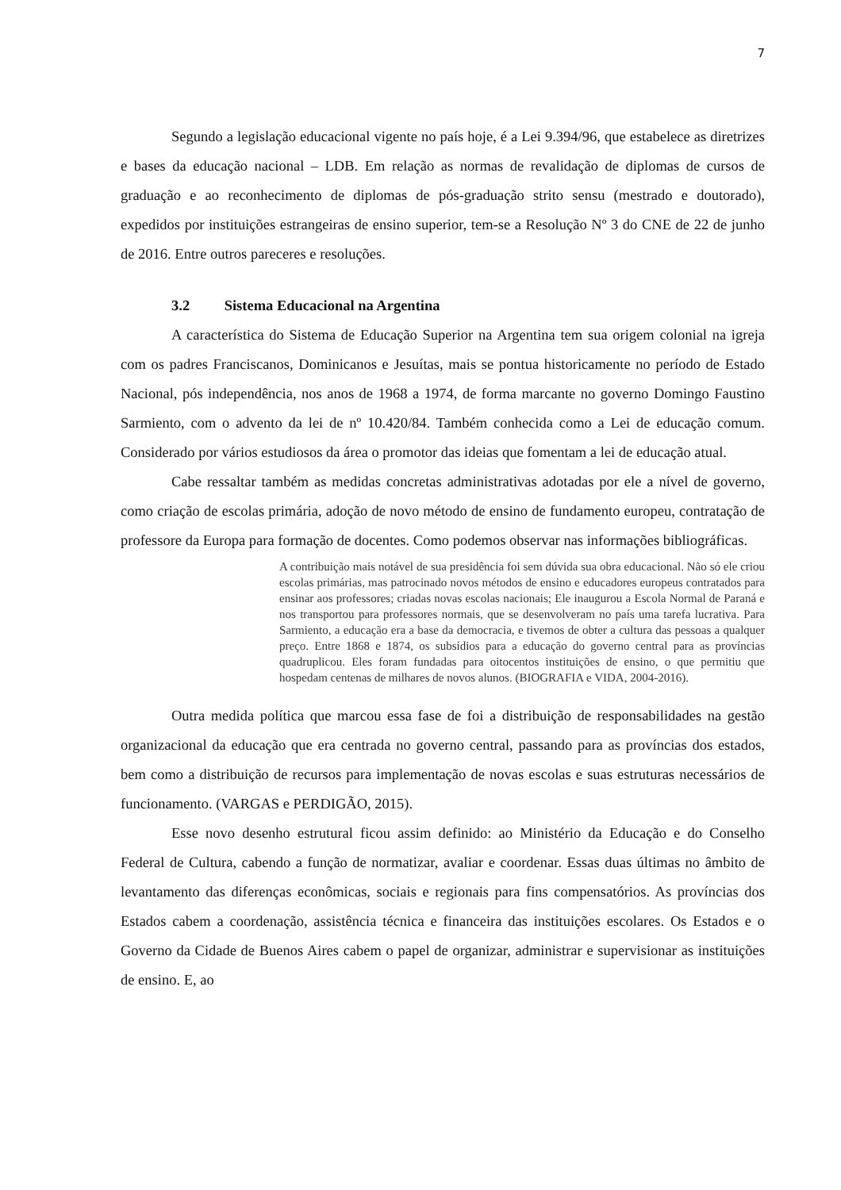7
Segundo a legislação educacional vigente no país hoje, é a Lei 9.394/96, que estabelece as diretrizes e bases da educação nacional – LDB. Em relação as normas de revalidação de diplomas de cursos de graduação e ao reconhecimento de diplomas de pós-graduação strito sensu (mestrado e doutorado), expedidos por instituições estrangeiras de ensino superior, tem-se a Resolução Nº 3 do CNE de 22 de junho de 2016. Entre outros pareceres e resoluções.
3.2 Sistema Educacional na Argentina
A característica do Sistema de Educação Superior na Argentina tem sua origem colonial na igreja com os padres Franciscanos, Dominicanos e Jesuítas, mais se pontua historicamente no período de Estado Nacional, pós independência, nos anos de 1968 a 1974, de forma marcante no governo Domingo Faustino Sarmiento, com o advento da lei de nº 10.420/84. Também conhecida como a Lei de educação comum. Considerado por vários estudiosos da área o promotor das ideias que fomentam a lei de educação atual.
Cabe ressaltar também as medidas concretas administrativas adotadas por ele a nível de governo, como criação de escolas primária, adoção de novo método de ensino de fundamento europeu, contratação de professore da Europa para formação de docentes. Como podemos observar nas informações bibliográficas.
A contribuição mais notável de sua presidência foi sem dúvida sua obra educacional. Não só ele criou escolas primárias, mas patrocinado novos métodos de ensino e educadores europeus contratados para ensinar aos professores; criadas novas escolas nacionais; Ele inaugurou a Escola Normal de Paraná e nos transportou para professores normais, que se desenvolveram no país uma tarefa lucrativa. Para Sarmiento, a educação era a base da democracia, e tivemos de obter a cultura das pessoas a qualquer preço. Entre 1868 e 1874, os subsídios para a educação do governo central para as províncias quadruplicou. Eles foram fundadas para oitocentos instituições de ensino, o que permitiu que hospedam centenas de milhares de novos alunos. (BIOGRAFIA e VIDA, 2004-2016).
Outra medida política que marcou essa fase de foi a distribuição de responsabilidades na gestão organizacional da educação que era centrada no governo central, passando para as províncias dos estados, bem como a distribuição de recursos para implementação de novas escolas e suas estruturas necessários de funcionamento. (VARGAS e PERDIGÃO, 2015).
Esse novo desenho estrutural ficou assim definido: ao Ministério da Educação e do Conselho Federal de Cultura, cabendo a função de normatizar, avaliar e coordenar. Essas duas últimas no âmbito de levantamento das diferenças econômicas, sociais e regionais para fins compensatórios. As províncias dos Estados cabem a coordenação, assistência técnica e financeira das instituições escolares. Os Estados e o Governo da Cidade de Buenos Aires cabem o papel de organizar, administrar e supervisionar as instituições de ensino. E, ao